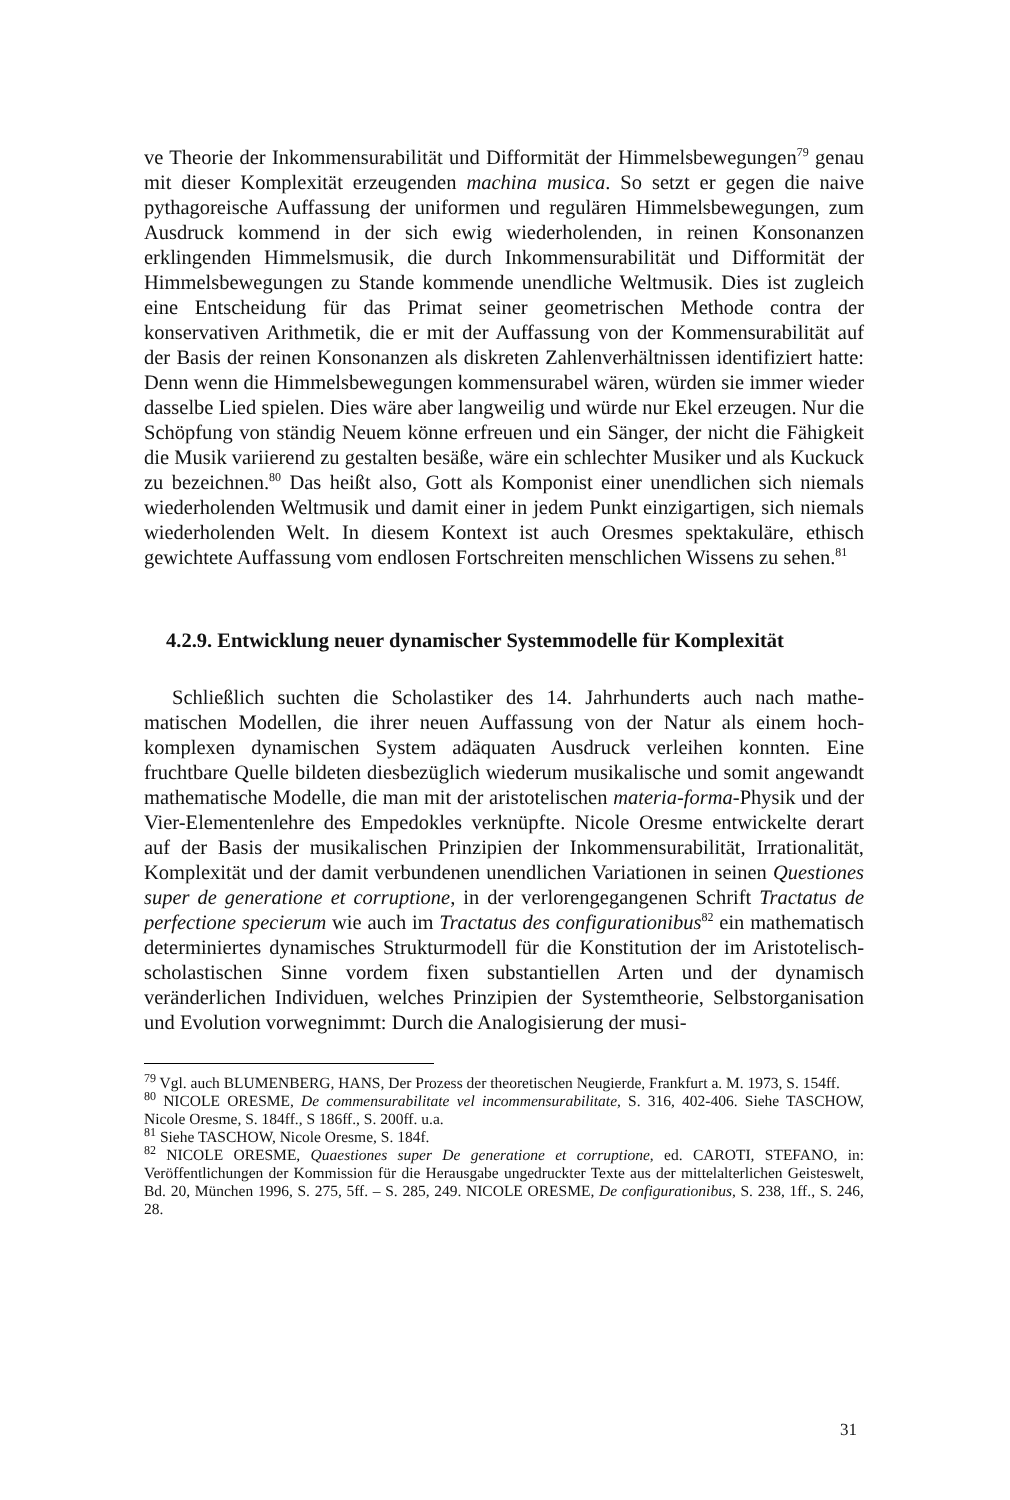ve Theorie der Inkommensurabilität und Difformität der Himmelsbewegungen<sup>79</sup> genau mit dieser Komplexität erzeugenden machina musica. So setzt er gegen die naive pythagoreische Auffassung der uniformen und regulären Himmels­bewegungen, zum Ausdruck kommend in der sich ewig wiederholenden, in reinen Konsonanzen erklingenden Himmelsmusik, die durch Inkommen­surabilität und Difformität der Himmelsbewegungen zu Stande kommende un­endliche Weltmusik. Dies ist zugleich eine Entscheidung für das Primat seiner geometrischen Methode contra der konservativen Arithmetik, die er mit der Auffassung von der Kommensurabilität auf der Basis der reinen Konsonanzen als diskreten Zahlenverhältnissen identifiziert hatte: Denn wenn die Him­melsbewegungen kommensurabel wären, würden sie immer wieder dasselbe Lied spielen. Dies wäre aber langweilig und würde nur Ekel erzeugen. Nur die Schöpfung von ständig Neuem könne erfreuen und ein Sänger, der nicht die Fähigkeit die Musik variierend zu gestalten besäße, wäre ein schlechter Musiker und als Kuckuck zu bezeichnen.<sup>80</sup> Das heißt also, Gott als Komponist einer unendlichen sich niemals wiederholenden Weltmusik und damit einer in jedem Punkt einzigartigen, sich niemals wiederholenden Welt. In diesem Kontext ist auch Oresmes spektakuläre, ethisch gewichtete Auffassung vom endlosen Fort­schreiten menschlichen Wissens zu sehen.<sup>81</sup>
4.2.9. Entwicklung neuer dynamischer Systemmodelle für Komplexität
Schließlich suchten die Scholastiker des 14. Jahrhunderts auch nach mathe­matischen Modellen, die ihrer neuen Auffassung von der Natur als einem hoch­komplexen dynamischen System adäquaten Ausdruck verleihen konnten. Eine fruchtbare Quelle bildeten diesbezüglich wiederum musikalische und somit angewandt mathematische Modelle, die man mit der aristotelischen materia-forma-Physik und der Vier-Elementenlehre des Empedokles verknüpfte. Nicole Oresme entwickelte derart auf der Basis der musikalischen Prinzipien der In­kommensurabilität, Irrationalität, Komplexität und der damit verbundenen un­endlichen Variationen in seinen Questiones super de generatione et corruptione, in der verlorengegangenen Schrift Tractatus de perfectione specierum wie auch im Tractatus des configurationibus<sup>82</sup> ein mathematisch determiniertes dynamisches Strukturmodell für die Konstitution der im Aristo­telisch-scholastischen Sinne vordem fixen substantiellen Arten und der dyna­misch veränderlichen Individuen, welches Prinzipien der Systemtheorie, Selbst­organisation und Evolution vorwegnimmt: Durch die Analogisierung der musi-
<sup>79</sup> Vgl. auch BLUMENBERG, HANS, Der Prozess der theoretischen Neugierde, Frankfurt a. M. 1973, S. 154ff.
<sup>80</sup> NICOLE ORESME, De commensurabilitate vel incommensurabilitate, S. 316, 402-406. Siehe TASCHOW, Nicole Oresme, S. 184ff., S 186ff., S. 200ff. u.a.
<sup>81</sup> Siehe TASCHOW, Nicole Oresme, S. 184f.
<sup>82</sup> NICOLE ORESME, Quaestiones super De generatione et corruptione, ed. CAROTI, STEFA­NO, in: Veröffentlichungen der Kommission für die Herausgabe ungedruckter Texte aus der mittelalterlichen Geisteswelt, Bd. 20, München 1996, S. 275, 5ff. – S. 285, 249. NICOLE ORESME, De configurationibus, S. 238, 1ff., S. 246, 28.
31